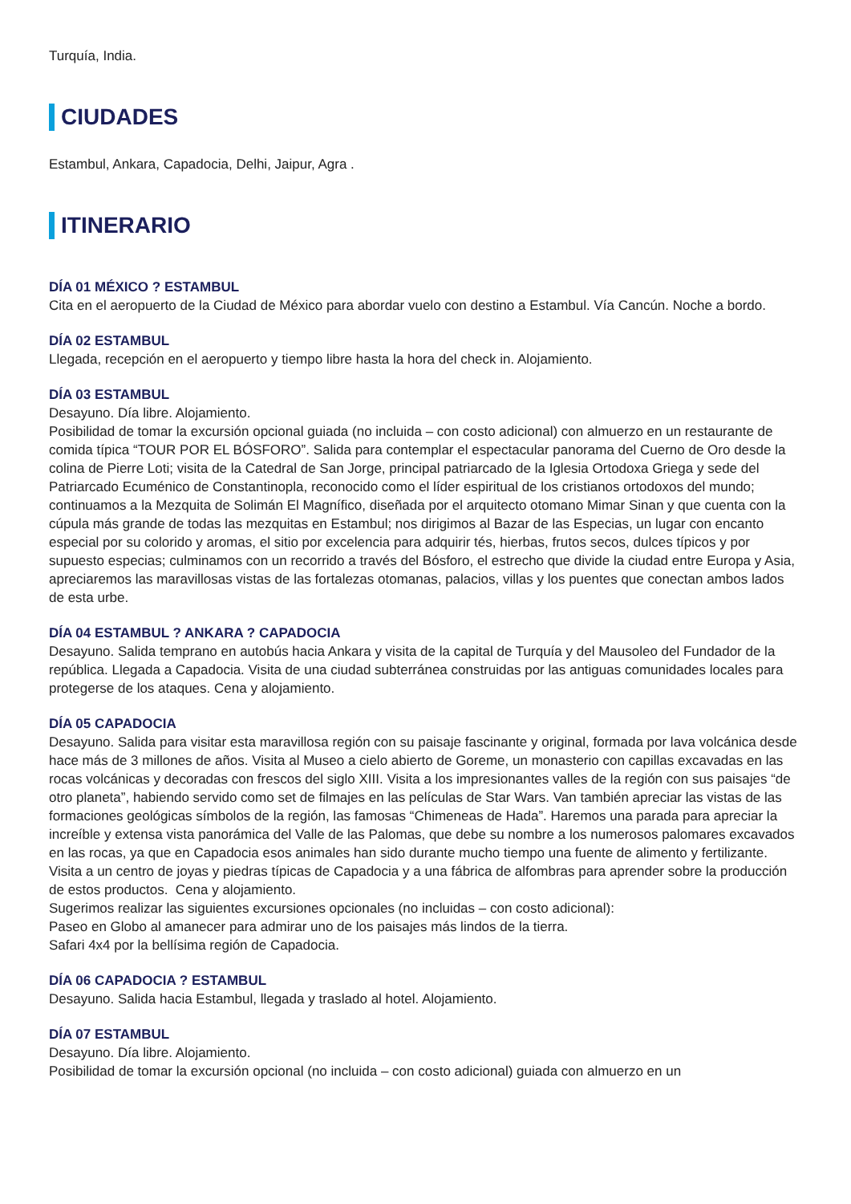Turquía, India.
CIUDADES
Estambul, Ankara, Capadocia, Delhi, Jaipur, Agra .
ITINERARIO
DÍA 01 MÉXICO ? ESTAMBUL
Cita en el aeropuerto de la Ciudad de México para abordar vuelo con destino a Estambul. Vía Cancún. Noche a bordo.
DÍA 02 ESTAMBUL
Llegada, recepción en el aeropuerto y tiempo libre hasta la hora del check in. Alojamiento.
DÍA 03 ESTAMBUL
Desayuno. Día libre. Alojamiento.
Posibilidad de tomar la excursión opcional guiada (no incluida – con costo adicional) con almuerzo en un restaurante de comida típica “TOUR POR EL BÓSFORO”. Salida para contemplar el espectacular panorama del Cuerno de Oro desde la colina de Pierre Loti; visita de la Catedral de San Jorge, principal patriarcado de la Iglesia Ortodoxa Griega y sede del Patriarcado Ecuménico de Constantinopla, reconocido como el líder espiritual de los cristianos ortodoxos del mundo; continuamos a la Mezquita de Solimán El Magnífico, diseñada por el arquitecto otomano Mimar Sinan y que cuenta con la cúpula más grande de todas las mezquitas en Estambul; nos dirigimos al Bazar de las Especias, un lugar con encanto especial por su colorido y aromas, el sitio por excelencia para adquirir tés, hierbas, frutos secos, dulces típicos y por supuesto especias; culminamos con un recorrido a través del Bósforo, el estrecho que divide la ciudad entre Europa y Asia, apreciaremos las maravillosas vistas de las fortalezas otomanas, palacios, villas y los puentes que conectan ambos lados de esta urbe.
DÍA 04 ESTAMBUL ? ANKARA ? CAPADOCIA
Desayuno. Salida temprano en autobús hacia Ankara y visita de la capital de Turquía y del Mausoleo del Fundador de la república. Llegada a Capadocia. Visita de una ciudad subterránea construidas por las antiguas comunidades locales para protegerse de los ataques. Cena y alojamiento.
DÍA 05 CAPADOCIA
Desayuno. Salida para visitar esta maravillosa región con su paisaje fascinante y original, formada por lava volcánica desde hace más de 3 millones de años. Visita al Museo a cielo abierto de Goreme, un monasterio con capillas excavadas en las rocas volcánicas y decoradas con frescos del siglo XIII. Visita a los impresionantes valles de la región con sus paisajes “de otro planeta”, habiendo servido como set de filmajes en las películas de Star Wars. Van también apreciar las vistas de las formaciones geológicas símbolos de la región, las famosas “Chimeneas de Hada”. Haremos una parada para apreciar la increíble y extensa vista panorámica del Valle de las Palomas, que debe su nombre a los numerosos palomares excavados en las rocas, ya que en Capadocia esos animales han sido durante mucho tiempo una fuente de alimento y fertilizante. Visita a un centro de joyas y piedras típicas de Capadocia y a una fábrica de alfombras para aprender sobre la producción de estos productos. Cena y alojamiento.
Sugerimos realizar las siguientes excursiones opcionales (no incluidas – con costo adicional):
Paseo en Globo al amanecer para admirar uno de los paisajes más lindos de la tierra.
Safari 4x4 por la bellísima región de Capadocia.
DÍA 06 CAPADOCIA ? ESTAMBUL
Desayuno. Salida hacia Estambul, llegada y traslado al hotel. Alojamiento.
DÍA 07 ESTAMBUL
Desayuno. Día libre. Alojamiento.
Posibilidad de tomar la excursión opcional (no incluida – con costo adicional) guiada con almuerzo en un